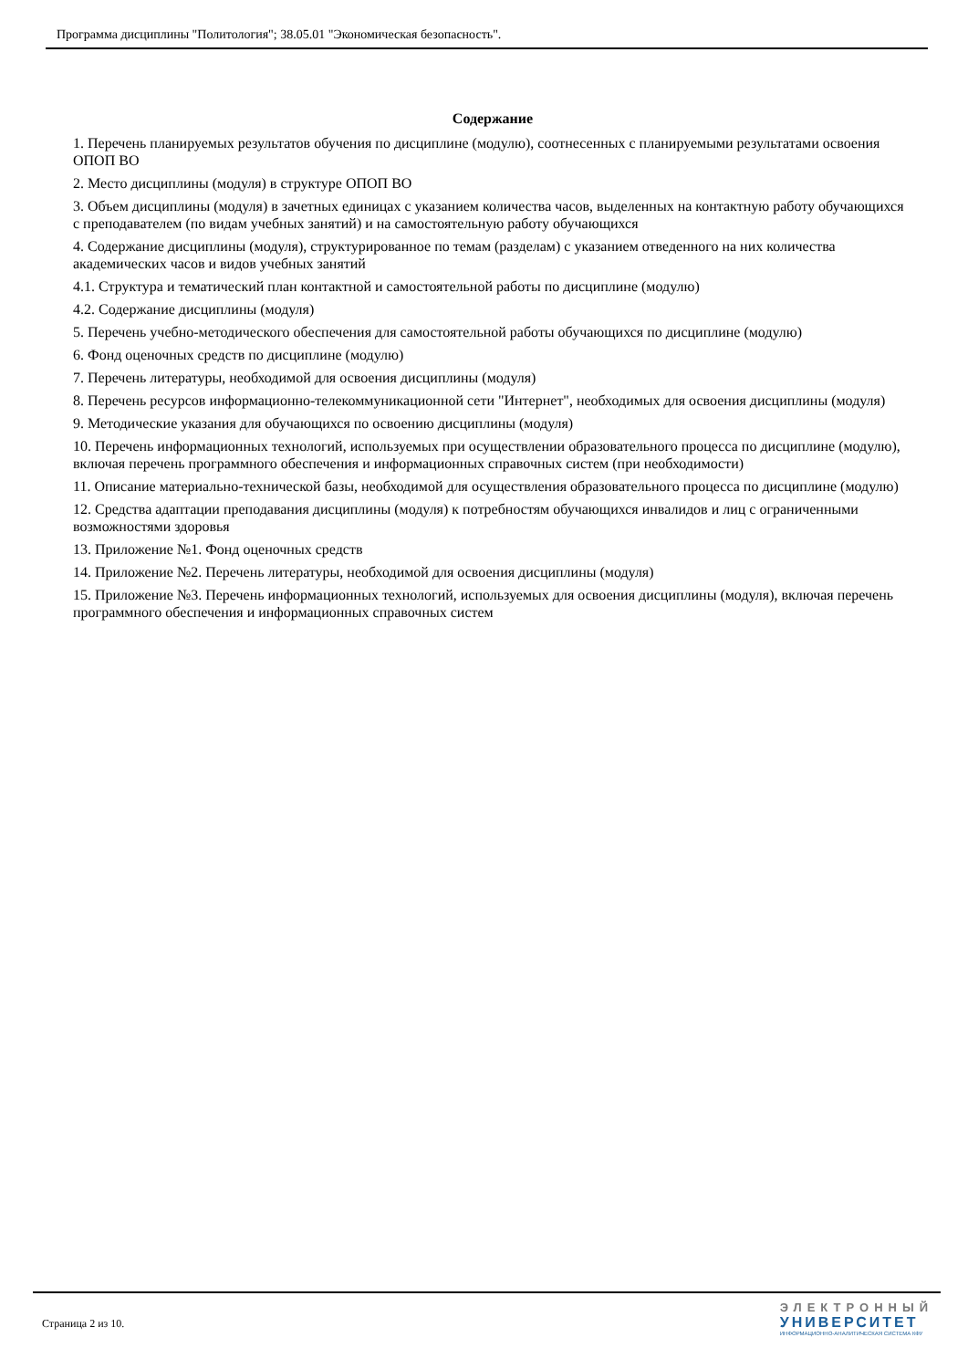Программа дисциплины "Политология"; 38.05.01 "Экономическая безопасность".
Содержание
1. Перечень планируемых результатов обучения по дисциплине (модулю), соотнесенных с планируемыми результатами освоения ОПОП ВО
2. Место дисциплины (модуля) в структуре ОПОП ВО
3. Объем дисциплины (модуля) в зачетных единицах с указанием количества часов, выделенных на контактную работу обучающихся с преподавателем (по видам учебных занятий) и на самостоятельную работу обучающихся
4. Содержание дисциплины (модуля), структурированное по темам (разделам) с указанием отведенного на них количества академических часов и видов учебных занятий
4.1. Структура и тематический план контактной и самостоятельной работы по дисциплине (модулю)
4.2. Содержание дисциплины (модуля)
5. Перечень учебно-методического обеспечения для самостоятельной работы обучающихся по дисциплине (модулю)
6. Фонд оценочных средств по дисциплине (модулю)
7. Перечень литературы, необходимой для освоения дисциплины (модуля)
8. Перечень ресурсов информационно-телекоммуникационной сети "Интернет", необходимых для освоения дисциплины (модуля)
9. Методические указания для обучающихся по освоению дисциплины (модуля)
10. Перечень информационных технологий, используемых при осуществлении образовательного процесса по дисциплине (модулю), включая перечень программного обеспечения и информационных справочных систем (при необходимости)
11. Описание материально-технической базы, необходимой для осуществления образовательного процесса по дисциплине (модулю)
12. Средства адаптации преподавания дисциплины (модуля) к потребностям обучающихся инвалидов и лиц с ограниченными возможностями здоровья
13. Приложение №1. Фонд оценочных средств
14. Приложение №2. Перечень литературы, необходимой для освоения дисциплины (модуля)
15. Приложение №3. Перечень информационных технологий, используемых для освоения дисциплины (модуля), включая перечень программного обеспечения и информационных справочных систем
Страница 2 из 10.
ЭЛЕКТРОННЫЙ
УНИВЕРСИТЕТ
ИНФОРМАЦИОННО-АНАЛИТИЧЕСКАЯ СИСТЕМА КФУ